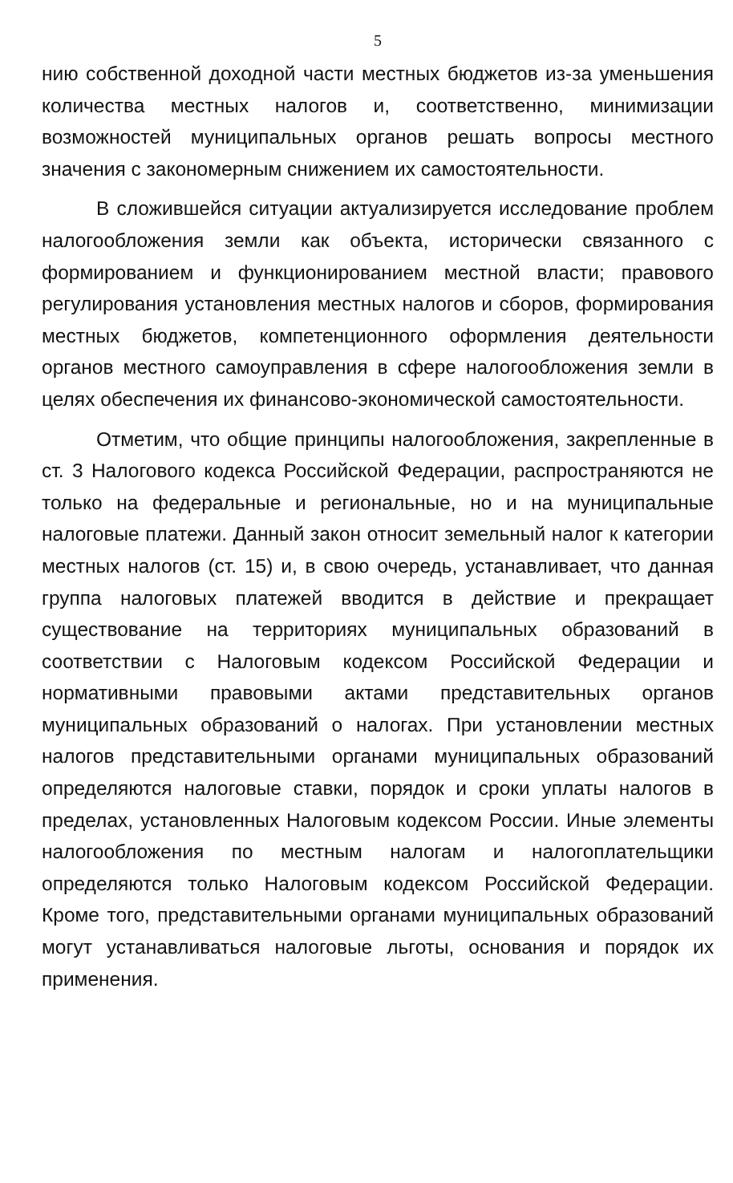5
нию собственной доходной части местных бюджетов из-за уменьшения количества местных налогов и, соответственно, минимизации возможностей муниципальных органов решать вопросы местного значения с закономерным снижением их самостоятельности.
В сложившейся ситуации актуализируется исследование проблем налогообложения земли как объекта, исторически связанного с формированием и функционированием местной власти; правового регулирования установления местных налогов и сборов, формирования местных бюджетов, компетенционного оформления деятельности органов местного самоуправления в сфере налогообложения земли в целях обеспечения их финансово-экономической самостоятельности.
Отметим, что общие принципы налогообложения, закрепленные в ст. 3 Налогового кодекса Российской Федерации, распространяются не только на федеральные и региональные, но и на муниципальные налоговые платежи. Данный закон относит земельный налог к категории местных налогов (ст. 15) и, в свою очередь, устанавливает, что данная группа налоговых платежей вводится в действие и прекращает существование на территориях муниципальных образований в соответствии с Налоговым кодексом Российской Федерации и нормативными правовыми актами представительных органов муниципальных образований о налогах. При установлении местных налогов представительными органами муниципальных образований определяются налоговые ставки, порядок и сроки уплаты налогов в пределах, установленных Налоговым кодексом России. Иные элементы налогообложения по местным налогам и налогоплательщики определяются только Налоговым кодексом Российской Федерации. Кроме того, представительными органами муниципальных образований могут устанавливаться налоговые льготы, основания и порядок их применения.